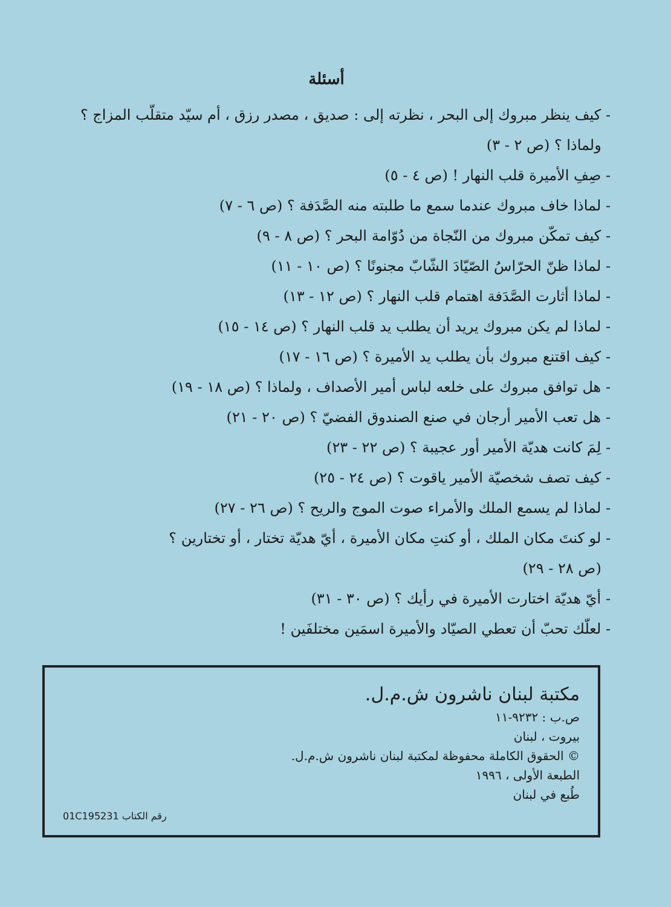أسئلة
- كيف ينظر مبروك إلى البحر ، نظرته إلى : صديق ، مصدر رزق ، أم سيّد متقلّب المزاج ؟
ولماذا ؟ (ص ٢ - ٣)
- صِفِ الأميرة قلب النهار ! (ص ٤ - ٥)
- لماذا خاف مبروك عندما سمع ما طلبته منه الصَّدَفة ؟ (ص ٦ - ٧)
- كيف تمكّن مبروك من النّجاة من دُوّامة البحر ؟ (ص ٨ - ٩)
- لماذا ظنّ الحرّاسُ الصّيّادَ الشّابّ مجنونًا ؟ (ص ١٠ - ١١)
- لماذا أثارت الصَّدَفة اهتمام قلب النهار ؟ (ص ١٢ - ١٣)
- لماذا لم يكن مبروك يريد أن يطلب يد قلب النهار ؟ (ص ١٤ - ١٥)
- كيف اقتنع مبروك بأن يطلب يد الأميرة ؟ (ص ١٦ - ١٧)
- هل توافق مبروك على خلعه لباس أمير الأصداف ، ولماذا ؟ (ص ١٨ - ١٩)
- هل تعب الأمير أرجان في صنع الصندوق الفضيّ ؟ (ص ٢٠ - ٢١)
- لِمَ كانت هديّة الأمير أور عجيبة ؟ (ص ٢٢ - ٢٣)
- كيف تصف شخصيّة الأمير ياقوت ؟ (ص ٢٤ - ٢٥)
- لماذا لم يسمع الملك والأمراء صوت الموج والريح ؟ (ص ٢٦ - ٢٧)
- لو كنتَ مكان الملك ، أو كنتِ مكان الأميرة ، أيّ هديّة تختار ، أو تختارين ؟
(ص ٢٨ - ٢٩)
- أيّ هديّة اختارت الأميرة في رأيك ؟ (ص ٣٠ - ٣١)
- لعلّك تحبّ أن تعطي الصيّاد والأميرة اسمَين مختلفَين !
مكتبة لبنان ناشرون ش.م.ل.
ص.ب : ٩٢٣٢-١١
بيروت ، لبنان
© الحقوق الكاملة محفوظة لمكتبة لبنان ناشرون ش.م.ل.
الطبعة الأولى ، ١٩٩٦
طُبع في لبنان
رقم الكتاب 01C195231